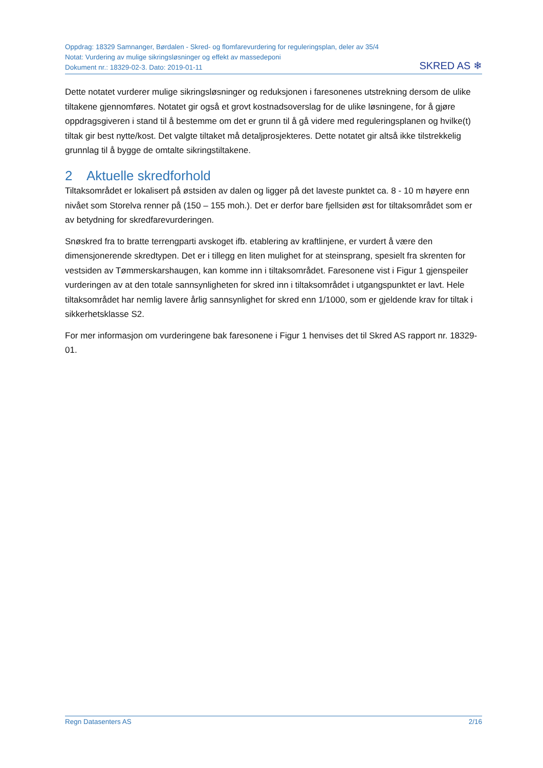Oppdrag: 18329 Samnanger, Børdalen - Skred- og flomfarevurdering for reguleringsplan, deler av 35/4
Notat: Vurdering av mulige sikringsløsninger og effekt av massedeponi
Dokument nr.: 18329-02-3. Dato: 2019-01-11
SKRED AS ❄
Dette notatet vurderer mulige sikringsløsninger og reduksjonen i faresonenes utstrekning dersom de ulike tiltakene gjennomføres. Notatet gir også et grovt kostnadsoverslag for de ulike løsningene, for å gjøre oppdragsgiveren i stand til å bestemme om det er grunn til å gå videre med reguleringsplanen og hvilke(t) tiltak gir best nytte/kost. Det valgte tiltaket må detaljprosjekteres. Dette notatet gir altså ikke tilstrekkelig grunnlag til å bygge de omtalte sikringstiltakene.
2 Aktuelle skredforhold
Tiltaksområdet er lokalisert på østsiden av dalen og ligger på det laveste punktet ca. 8 - 10 m høyere enn nivået som Storelva renner på (150 – 155 moh.). Det er derfor bare fjellsiden øst for tiltaksområdet som er av betydning for skredfarevurderingen.
Snøskred fra to bratte terrengparti avskoget ifb. etablering av kraftlinjene, er vurdert å være den dimensjonerende skredtypen. Det er i tillegg en liten mulighet for at steinsprang, spesielt fra skrenten for vestsiden av Tømmerskarshaugen, kan komme inn i tiltaksområdet. Faresonene vist i Figur 1 gjenspeiler vurderingen av at den totale sannsynligheten for skred inn i tiltaksområdet i utgangspunktet er lavt. Hele tiltaksområdet har nemlig lavere årlig sannsynlighet for skred enn 1/1000, som er gjeldende krav for tiltak i sikkerhetsklasse S2.
For mer informasjon om vurderingene bak faresonene i Figur 1 henvises det til Skred AS rapport nr. 18329-01.
Regn Datasenters AS 2/16